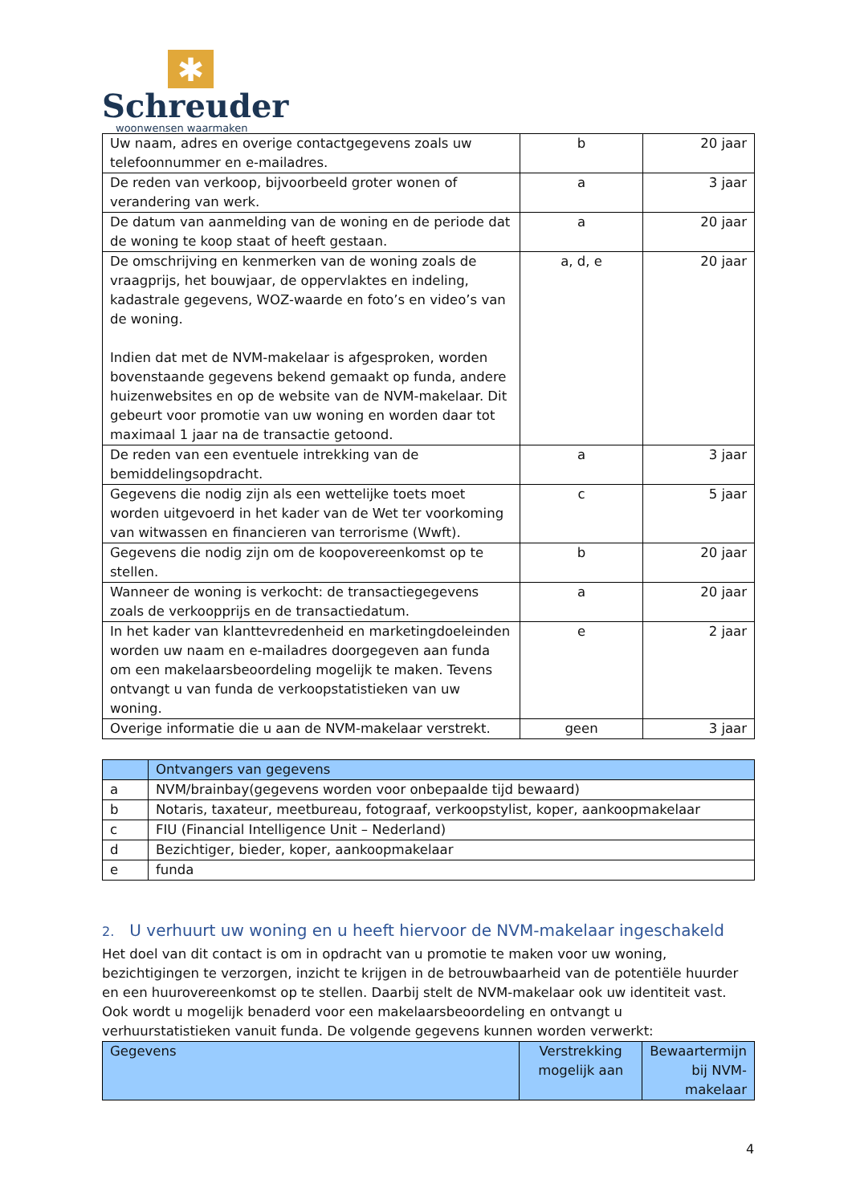✱
Schreuder
woonwensen waarmaken
| Uw naam, adres en overige contactgegevens zoals uw telefoonnummer en e-mailadres. | b | 20 jaar |
| De reden van verkoop, bijvoorbeeld groter wonen of verandering van werk. | a | 3 jaar |
| De datum van aanmelding van de woning en de periode dat de woning te koop staat of heeft gestaan. | a | 20 jaar |
| De omschrijving en kenmerken van de woning zoals de vraagprijs, het bouwjaar, de oppervlaktes en indeling, kadastrale gegevens, WOZ-waarde en foto’s en video’s van de woning. Indien dat met de NVM-makelaar is afgesproken, worden bovenstaande gegevens bekend gemaakt op funda, andere huizenwebsites en op de website van de NVM-makelaar. Dit gebeurt voor promotie van uw woning en worden daar tot maximaal 1 jaar na de transactie getoond. | a, d, e | 20 jaar |
| De reden van een eventuele intrekking van de bemiddelingsopdracht. | a | 3 jaar |
| Gegevens die nodig zijn als een wettelijke toets moet worden uitgevoerd in het kader van de Wet ter voorkoming van witwassen en financieren van terrorisme (Wwft). | c | 5 jaar |
| Gegevens die nodig zijn om de koopovereenkomst op te stellen. | b | 20 jaar |
| Wanneer de woning is verkocht: de transactiegegevens zoals de verkoopprijs en de transactiedatum. | a | 20 jaar |
| In het kader van klanttevredenheid en marketingdoeleinden worden uw naam en e-mailadres doorgegeven aan funda om een makelaarsbeoordeling mogelijk te maken. Tevens ontvangt u van funda de verkoopstatistieken van uw woning. | e | 2 jaar |
| Overige informatie die u aan de NVM-makelaar verstrekt. | geen | 3 jaar |
| | Ontvangers van gegevens |
| --- | --- |
| a | NVM/brainbay(gegevens worden voor onbepaalde tijd bewaard) |
| b | Notaris, taxateur, meetbureau, fotograaf, verkoopstylist, koper, aankoopmakelaar |
| c | FIU (Financial Intelligence Unit – Nederland) |
| d | Bezichtiger, bieder, koper, aankoopmakelaar |
| e | funda |
2. U verhuurt uw woning en u heeft hiervoor de NVM-makelaar ingeschakeld
Het doel van dit contact is om in opdracht van u promotie te maken voor uw woning, bezichtigingen te verzorgen, inzicht te krijgen in de betrouwbaarheid van de potentiële huurder en een huurovereenkomst op te stellen. Daarbij stelt de NVM-makelaar ook uw identiteit vast. Ook wordt u mogelijk benaderd voor een makelaarsbeoordeling en ontvangt u verhuurstatistieken vanuit funda. De volgende gegevens kunnen worden verwerkt:
| Gegevens | Verstrekking mogelijk aan | Bewaartermijn bij NVM-makelaar |
| --- | --- | --- |
4